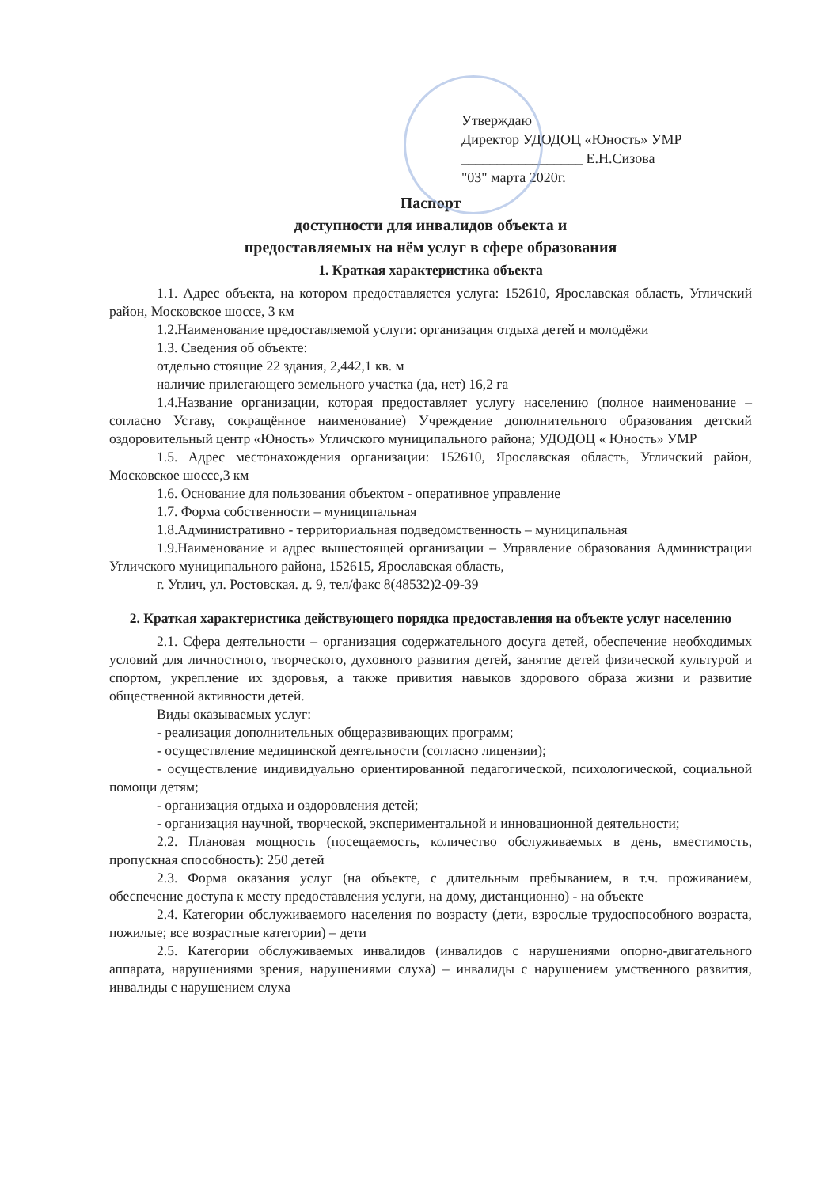Утверждаю
Директор УДОДОЦ «Юность» УМР
_________________ Е.Н.Сизова
"03" марта 2020г.
Паспорт
доступности для инвалидов объекта и
предоставляемых на нём услуг в сфере образования
1. Краткая характеристика объекта
1.1. Адрес объекта, на котором предоставляется услуга: 152610, Ярославская область, Угличский район, Московское шоссе, 3 км
1.2.Наименование предоставляемой услуги: организация отдыха детей и молодёжи
1.3. Сведения об объекте:
отдельно стоящие 22 здания, 2,442,1 кв. м
наличие прилегающего земельного участка (да, нет) 16,2 га
1.4.Название организации, которая предоставляет услугу населению (полное наименование – согласно Уставу, сокращённое наименование) Учреждение дополнительного образования детский оздоровительный центр «Юность» Угличского муниципального района; УДОДОЦ « Юность» УМР
1.5. Адрес местонахождения организации: 152610, Ярославская область, Угличский район, Московское шоссе,3 км
1.6. Основание для пользования объектом - оперативное управление
1.7. Форма собственности – муниципальная
1.8.Административно - территориальная подведомственность – муниципальная
1.9.Наименование и адрес вышестоящей организации – Управление образования Администрации Угличского муниципального района, 152615, Ярославская область,
г. Углич, ул. Ростовская. д. 9, тел/факс 8(48532)2-09-39
2. Краткая характеристика действующего порядка предоставления на объекте услуг населению
2.1. Сфера деятельности – организация содержательного досуга детей, обеспечение необходимых условий для личностного, творческого, духовного развития детей, занятие детей физической культурой и спортом, укрепление их здоровья, а также привития навыков здорового образа жизни и развитие общественной активности детей.
Виды оказываемых услуг:
- реализация дополнительных общеразвивающих программ;
- осуществление медицинской деятельности (согласно лицензии);
- осуществление индивидуально ориентированной педагогической, психологической, социальной помощи детям;
- организация отдыха и оздоровления детей;
- организация научной, творческой, экспериментальной и инновационной деятельности;
2.2. Плановая мощность (посещаемость, количество обслуживаемых в день, вместимость, пропускная способность): 250 детей
2.3. Форма оказания услуг (на объекте, с длительным пребыванием, в т.ч. проживанием, обеспечение доступа к месту предоставления услуги, на дому, дистанционно) - на объекте
2.4. Категории обслуживаемого населения по возрасту (дети, взрослые трудоспособного возраста, пожилые; все возрастные категории) – дети
2.5. Категории обслуживаемых инвалидов (инвалидов с нарушениями опорно-двигательного аппарата, нарушениями зрения, нарушениями слуха) – инвалиды с нарушением умственного развития, инвалиды с нарушением слуха